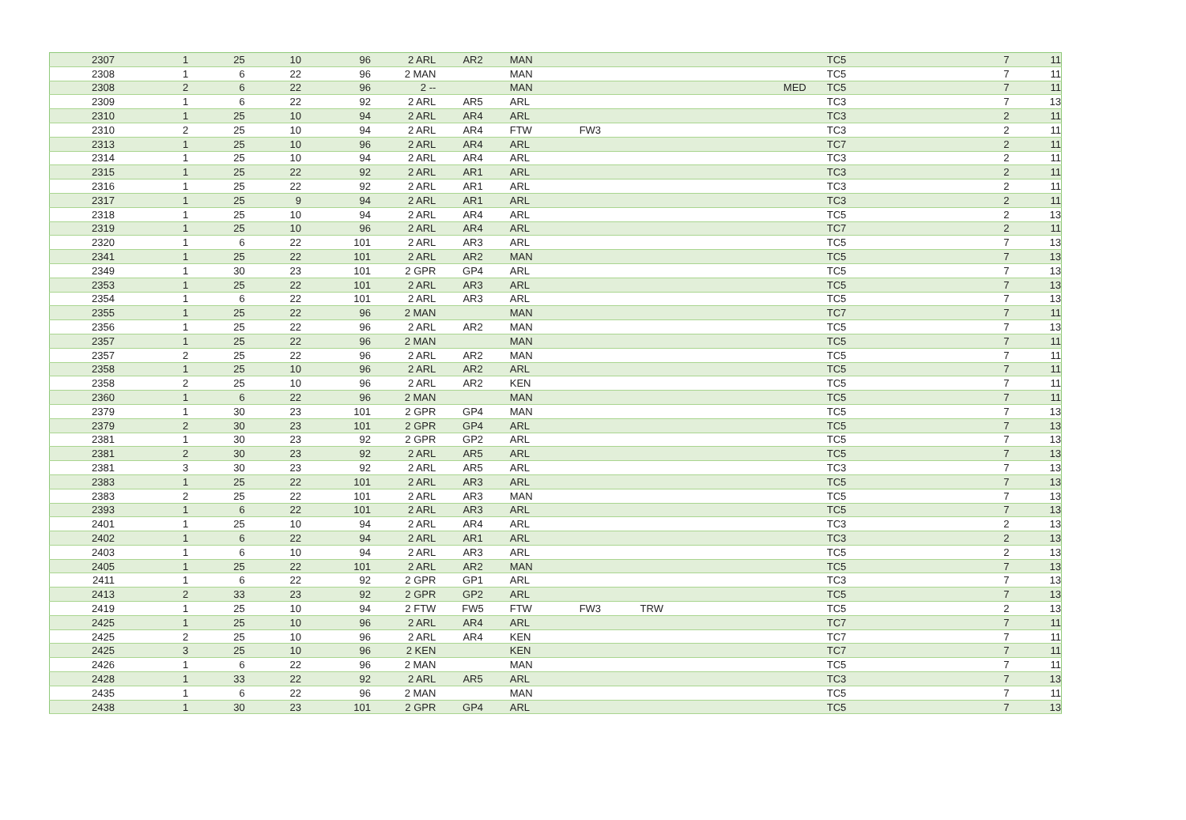| 2307 | 1 | 25 | 10 | 96 | 2 ARL | AR2 | MAN | | | | | TC5 | 7 | 11 |
| 2308 | 1 | 6 | 22 | 96 | 2 MAN | | MAN | | | | | TC5 | 7 | 11 |
| 2308 | 2 | 6 | 22 | 96 | 2 -- | | MAN | | | | MED | TC5 | 7 | 11 |
| 2309 | 1 | 6 | 22 | 92 | 2 ARL | AR5 | ARL | | | | | TC3 | 7 | 13 |
| 2310 | 1 | 25 | 10 | 94 | 2 ARL | AR4 | ARL | | | | | TC3 | 2 | 11 |
| 2310 | 2 | 25 | 10 | 94 | 2 ARL | AR4 | FTW | FW3 | | | | TC3 | 2 | 11 |
| 2313 | 1 | 25 | 10 | 96 | 2 ARL | AR4 | ARL | | | | | TC7 | 2 | 11 |
| 2314 | 1 | 25 | 10 | 94 | 2 ARL | AR4 | ARL | | | | | TC3 | 2 | 11 |
| 2315 | 1 | 25 | 22 | 92 | 2 ARL | AR1 | ARL | | | | | TC3 | 2 | 11 |
| 2316 | 1 | 25 | 22 | 92 | 2 ARL | AR1 | ARL | | | | | TC3 | 2 | 11 |
| 2317 | 1 | 25 | 9 | 94 | 2 ARL | AR1 | ARL | | | | | TC3 | 2 | 11 |
| 2318 | 1 | 25 | 10 | 94 | 2 ARL | AR4 | ARL | | | | | TC5 | 2 | 13 |
| 2319 | 1 | 25 | 10 | 96 | 2 ARL | AR4 | ARL | | | | | TC7 | 2 | 11 |
| 2320 | 1 | 6 | 22 | 101 | 2 ARL | AR3 | ARL | | | | | TC5 | 7 | 13 |
| 2341 | 1 | 25 | 22 | 101 | 2 ARL | AR2 | MAN | | | | | TC5 | 7 | 13 |
| 2349 | 1 | 30 | 23 | 101 | 2 GPR | GP4 | ARL | | | | | TC5 | 7 | 13 |
| 2353 | 1 | 25 | 22 | 101 | 2 ARL | AR3 | ARL | | | | | TC5 | 7 | 13 |
| 2354 | 1 | 6 | 22 | 101 | 2 ARL | AR3 | ARL | | | | | TC5 | 7 | 13 |
| 2355 | 1 | 25 | 22 | 96 | 2 MAN | | MAN | | | | | TC7 | 7 | 11 |
| 2356 | 1 | 25 | 22 | 96 | 2 ARL | AR2 | MAN | | | | | TC5 | 7 | 13 |
| 2357 | 1 | 25 | 22 | 96 | 2 MAN | | MAN | | | | | TC5 | 7 | 11 |
| 2357 | 2 | 25 | 22 | 96 | 2 ARL | AR2 | MAN | | | | | TC5 | 7 | 11 |
| 2358 | 1 | 25 | 10 | 96 | 2 ARL | AR2 | ARL | | | | | TC5 | 7 | 11 |
| 2358 | 2 | 25 | 10 | 96 | 2 ARL | AR2 | KEN | | | | | TC5 | 7 | 11 |
| 2360 | 1 | 6 | 22 | 96 | 2 MAN | | MAN | | | | | TC5 | 7 | 11 |
| 2379 | 1 | 30 | 23 | 101 | 2 GPR | GP4 | MAN | | | | | TC5 | 7 | 13 |
| 2379 | 2 | 30 | 23 | 101 | 2 GPR | GP4 | ARL | | | | | TC5 | 7 | 13 |
| 2381 | 1 | 30 | 23 | 92 | 2 GPR | GP2 | ARL | | | | | TC5 | 7 | 13 |
| 2381 | 2 | 30 | 23 | 92 | 2 ARL | AR5 | ARL | | | | | TC5 | 7 | 13 |
| 2381 | 3 | 30 | 23 | 92 | 2 ARL | AR5 | ARL | | | | | TC3 | 7 | 13 |
| 2383 | 1 | 25 | 22 | 101 | 2 ARL | AR3 | ARL | | | | | TC5 | 7 | 13 |
| 2383 | 2 | 25 | 22 | 101 | 2 ARL | AR3 | MAN | | | | | TC5 | 7 | 13 |
| 2393 | 1 | 6 | 22 | 101 | 2 ARL | AR3 | ARL | | | | | TC5 | 7 | 13 |
| 2401 | 1 | 25 | 10 | 94 | 2 ARL | AR4 | ARL | | | | | TC3 | 2 | 13 |
| 2402 | 1 | 6 | 22 | 94 | 2 ARL | AR1 | ARL | | | | | TC3 | 2 | 13 |
| 2403 | 1 | 6 | 10 | 94 | 2 ARL | AR3 | ARL | | | | | TC5 | 2 | 13 |
| 2405 | 1 | 25 | 22 | 101 | 2 ARL | AR2 | MAN | | | | | TC5 | 7 | 13 |
| 2411 | 1 | 6 | 22 | 92 | 2 GPR | GP1 | ARL | | | | | TC3 | 7 | 13 |
| 2413 | 2 | 33 | 23 | 92 | 2 GPR | GP2 | ARL | | | | | TC5 | 7 | 13 |
| 2419 | 1 | 25 | 10 | 94 | 2 FTW | FW5 | FTW | FW3 | TRW | | | TC5 | 2 | 13 |
| 2425 | 1 | 25 | 10 | 96 | 2 ARL | AR4 | ARL | | | | | TC7 | 7 | 11 |
| 2425 | 2 | 25 | 10 | 96 | 2 ARL | AR4 | KEN | | | | | TC7 | 7 | 11 |
| 2425 | 3 | 25 | 10 | 96 | 2 KEN | | KEN | | | | | TC7 | 7 | 11 |
| 2426 | 1 | 6 | 22 | 96 | 2 MAN | | MAN | | | | | TC5 | 7 | 11 |
| 2428 | 1 | 33 | 22 | 92 | 2 ARL | AR5 | ARL | | | | | TC3 | 7 | 13 |
| 2435 | 1 | 6 | 22 | 96 | 2 MAN | | MAN | | | | | TC5 | 7 | 11 |
| 2438 | 1 | 30 | 23 | 101 | 2 GPR | GP4 | ARL | | | | | TC5 | 7 | 13 |